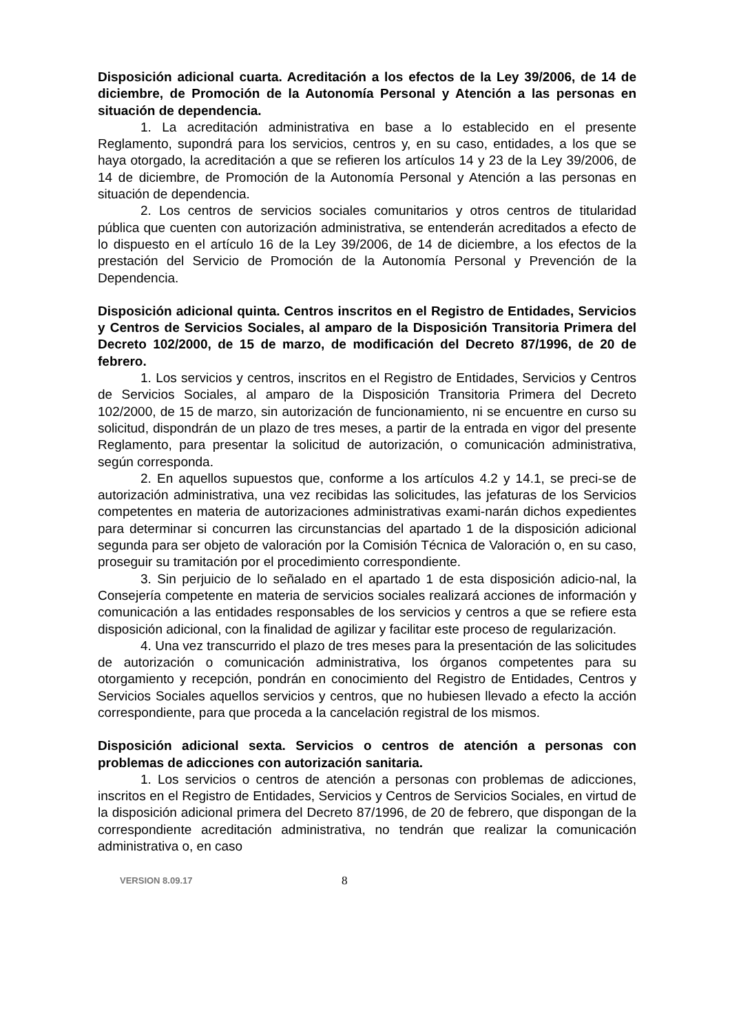Disposición adicional cuarta. Acreditación a los efectos de la Ley 39/2006, de 14 de diciembre, de Promoción de la Autonomía Personal y Atención a las personas en situación de dependencia.
1. La acreditación administrativa en base a lo establecido en el presente Reglamento, supondrá para los servicios, centros y, en su caso, entidades, a los que se haya otorgado, la acreditación a que se refieren los artículos 14 y 23 de la Ley 39/2006, de 14 de diciembre, de Promoción de la Autonomía Personal y Atención a las personas en situación de dependencia.
2. Los centros de servicios sociales comunitarios y otros centros de titularidad pública que cuenten con autorización administrativa, se entenderán acreditados a efecto de lo dispuesto en el artículo 16 de la Ley 39/2006, de 14 de diciembre, a los efectos de la prestación del Servicio de Promoción de la Autonomía Personal y Prevención de la Dependencia.
Disposición adicional quinta. Centros inscritos en el Registro de Entidades, Servicios y Centros de Servicios Sociales, al amparo de la Disposición Transitoria Primera del Decreto 102/2000, de 15 de marzo, de modificación del Decreto 87/1996, de 20 de febrero.
1. Los servicios y centros, inscritos en el Registro de Entidades, Servicios y Centros de Servicios Sociales, al amparo de la Disposición Transitoria Primera del Decreto 102/2000, de 15 de marzo, sin autorización de funcionamiento, ni se encuentre en curso su solicitud, dispondrán de un plazo de tres meses, a partir de la entrada en vigor del presente Reglamento, para presentar la solicitud de autorización, o comunicación administrativa, según corresponda.
2. En aquellos supuestos que, conforme a los artículos 4.2 y 14.1, se preci-se de autorización administrativa, una vez recibidas las solicitudes, las jefaturas de los Servicios competentes en materia de autorizaciones administrativas exami-narán dichos expedientes para determinar si concurren las circunstancias del apartado 1 de la disposición adicional segunda para ser objeto de valoración por la Comisión Técnica de Valoración o, en su caso, proseguir su tramitación por el procedimiento correspondiente.
3. Sin perjuicio de lo señalado en el apartado 1 de esta disposición adicio-nal, la Consejería competente en materia de servicios sociales realizará acciones de información y comunicación a las entidades responsables de los servicios y centros a que se refiere esta disposición adicional, con la finalidad de agilizar y facilitar este proceso de regularización.
4. Una vez transcurrido el plazo de tres meses para la presentación de las solicitudes de autorización o comunicación administrativa, los órganos competentes para su otorgamiento y recepción, pondrán en conocimiento del Registro de Entidades, Centros y Servicios Sociales aquellos servicios y centros, que no hubiesen llevado a efecto la acción correspondiente, para que proceda a la cancelación registral de los mismos.
Disposición adicional sexta. Servicios o centros de atención a personas con problemas de adicciones con autorización sanitaria.
1. Los servicios o centros de atención a personas con problemas de adicciones, inscritos en el Registro de Entidades, Servicios y Centros de Servicios Sociales, en virtud de la disposición adicional primera del Decreto 87/1996, de 20 de febrero, que dispongan de la correspondiente acreditación administrativa, no tendrán que realizar la comunicación administrativa o, en caso
VERSION 8.09.17 8